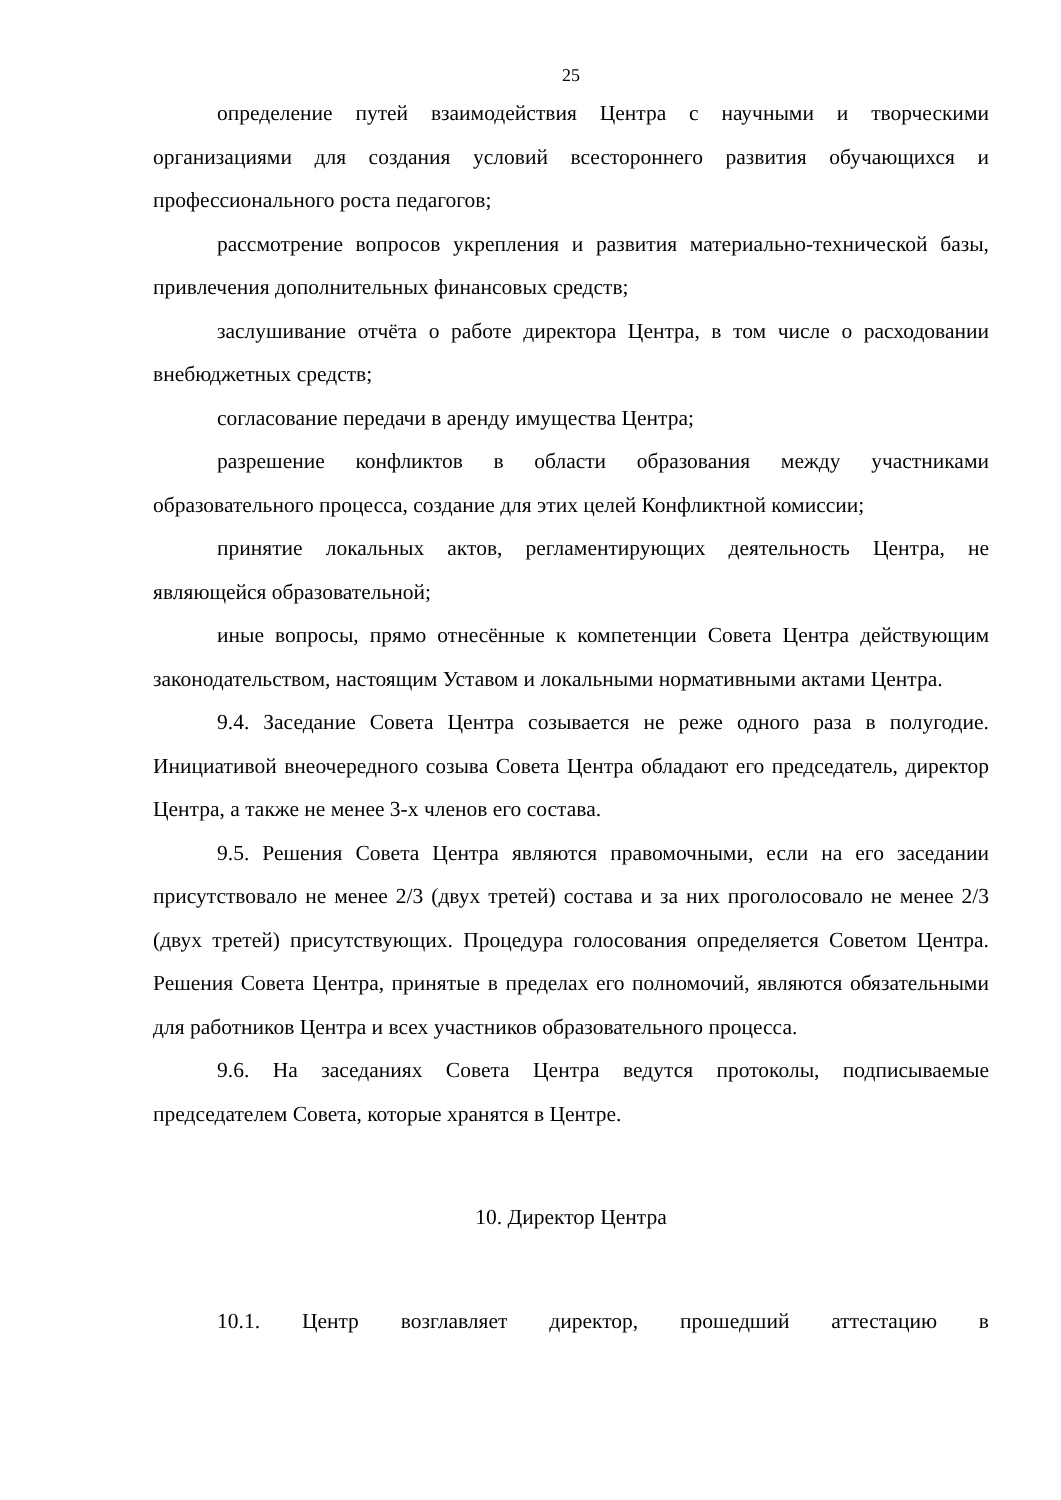25
определение путей взаимодействия Центра с научными и творческими организациями для создания условий всестороннего развития обучающихся и профессионального роста педагогов;
рассмотрение вопросов укрепления и развития материально-технической базы, привлечения дополнительных финансовых средств;
заслушивание отчёта о работе директора Центра, в том числе о расходовании внебюджетных средств;
согласование передачи в аренду имущества Центра;
разрешение конфликтов в области образования между участниками образовательного процесса, создание для этих целей Конфликтной комиссии;
принятие локальных актов, регламентирующих деятельность Центра, не являющейся образовательной;
иные вопросы, прямо отнесённые к компетенции Совета Центра действующим законодательством, настоящим Уставом и локальными нормативными актами Центра.
9.4. Заседание Совета Центра созывается не реже одного раза в полугодие. Инициативой внеочередного созыва Совета Центра обладают его председатель, директор Центра, а также не менее 3-х членов его состава.
9.5. Решения Совета Центра являются правомочными, если на его заседании присутствовало не менее 2/3 (двух третей) состава и за них проголосовало не менее 2/3 (двух третей) присутствующих. Процедура голосования определяется Советом Центра. Решения Совета Центра, принятые в пределах его полномочий, являются обязательными для работников Центра и всех участников образовательного процесса.
9.6. На заседаниях Совета Центра ведутся протоколы, подписываемые председателем Совета, которые хранятся в Центре.
10. Директор Центра
10.1. Центр возглавляет директор, прошедший аттестацию в